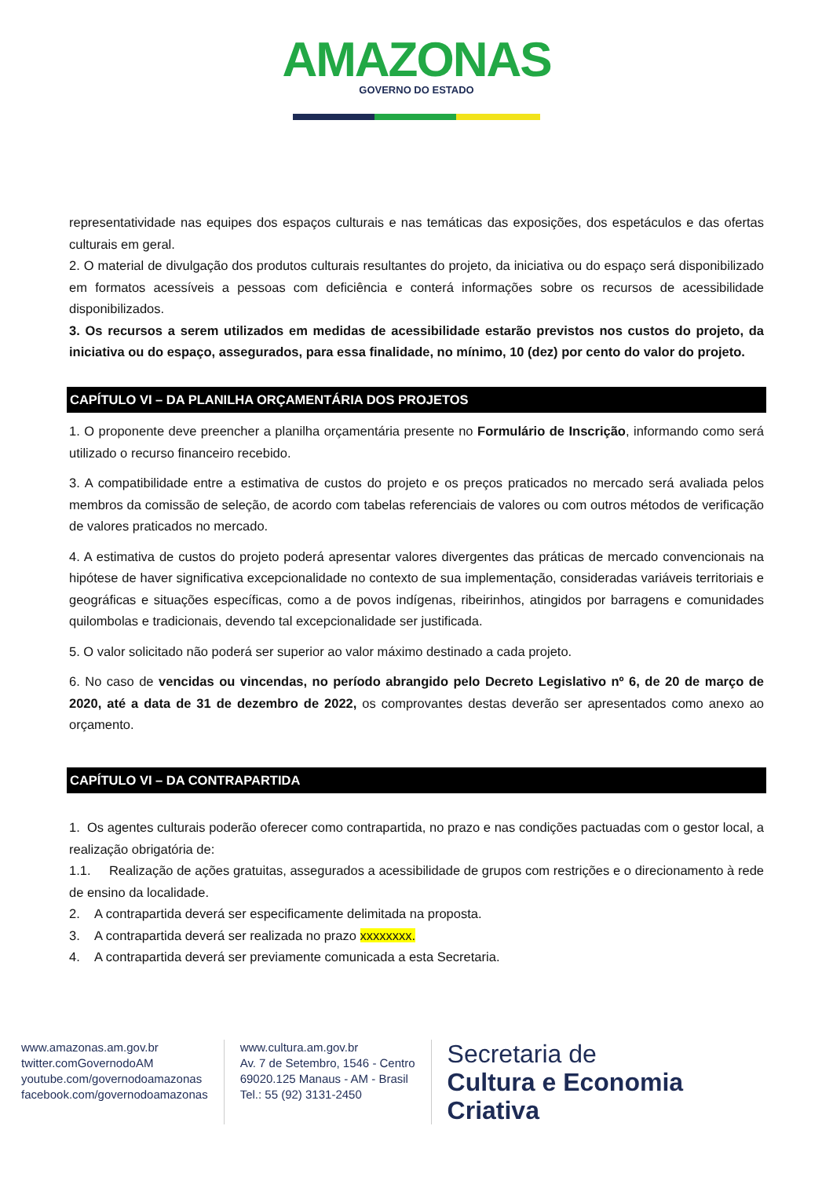AMAZONAS
GOVERNO DO ESTADO
representatividade nas equipes dos espaços culturais e nas temáticas das exposições, dos espetáculos e das ofertas culturais em geral.
2. O material de divulgação dos produtos culturais resultantes do projeto, da iniciativa ou do espaço será disponibilizado em formatos acessíveis a pessoas com deficiência e conterá informações sobre os recursos de acessibilidade disponibilizados.
3. Os recursos a serem utilizados em medidas de acessibilidade estarão previstos nos custos do projeto, da iniciativa ou do espaço, assegurados, para essa finalidade, no mínimo, 10 (dez) por cento do valor do projeto.
CAPÍTULO VI – DA PLANILHA ORÇAMENTÁRIA DOS PROJETOS
1. O proponente deve preencher a planilha orçamentária presente no Formulário de Inscrição, informando como será utilizado o recurso financeiro recebido.
3. A compatibilidade entre a estimativa de custos do projeto e os preços praticados no mercado será avaliada pelos membros da comissão de seleção, de acordo com tabelas referenciais de valores ou com outros métodos de verificação de valores praticados no mercado.
4. A estimativa de custos do projeto poderá apresentar valores divergentes das práticas de mercado convencionais na hipótese de haver significativa excepcionalidade no contexto de sua implementação, consideradas variáveis territoriais e geográficas e situações específicas, como a de povos indígenas, ribeirinhos, atingidos por barragens e comunidades quilombolas e tradicionais, devendo tal excepcionalidade ser justificada.
5. O valor solicitado não poderá ser superior ao valor máximo destinado a cada projeto.
6. No caso de vencidas ou vincendas, no período abrangido pelo Decreto Legislativo nº 6, de 20 de março de 2020, até a data de 31 de dezembro de 2022, os comprovantes destas deverão ser apresentados como anexo ao orçamento.
CAPÍTULO VI – DA CONTRAPARTIDA
1. Os agentes culturais poderão oferecer como contrapartida, no prazo e nas condições pactuadas com o gestor local, a realização obrigatória de:
1.1. Realização de ações gratuitas, assegurados a acessibilidade de grupos com restrições e o direcionamento à rede de ensino da localidade.
2. A contrapartida deverá ser especificamente delimitada na proposta.
3. A contrapartida deverá ser realizada no prazo xxxxxxxx.
4. A contrapartida deverá ser previamente comunicada a esta Secretaria.
www.amazonas.am.gov.br
twitter.comGovernodoAM
youtube.com/governodoamazonas
facebook.com/governodoamazonas
www.cultura.am.gov.br
Av. 7 de Setembro, 1546 - Centro
69020.125 Manaus - AM - Brasil
Tel.: 55 (92) 3131-2450
Secretaria de
Cultura e Economia
Criativa